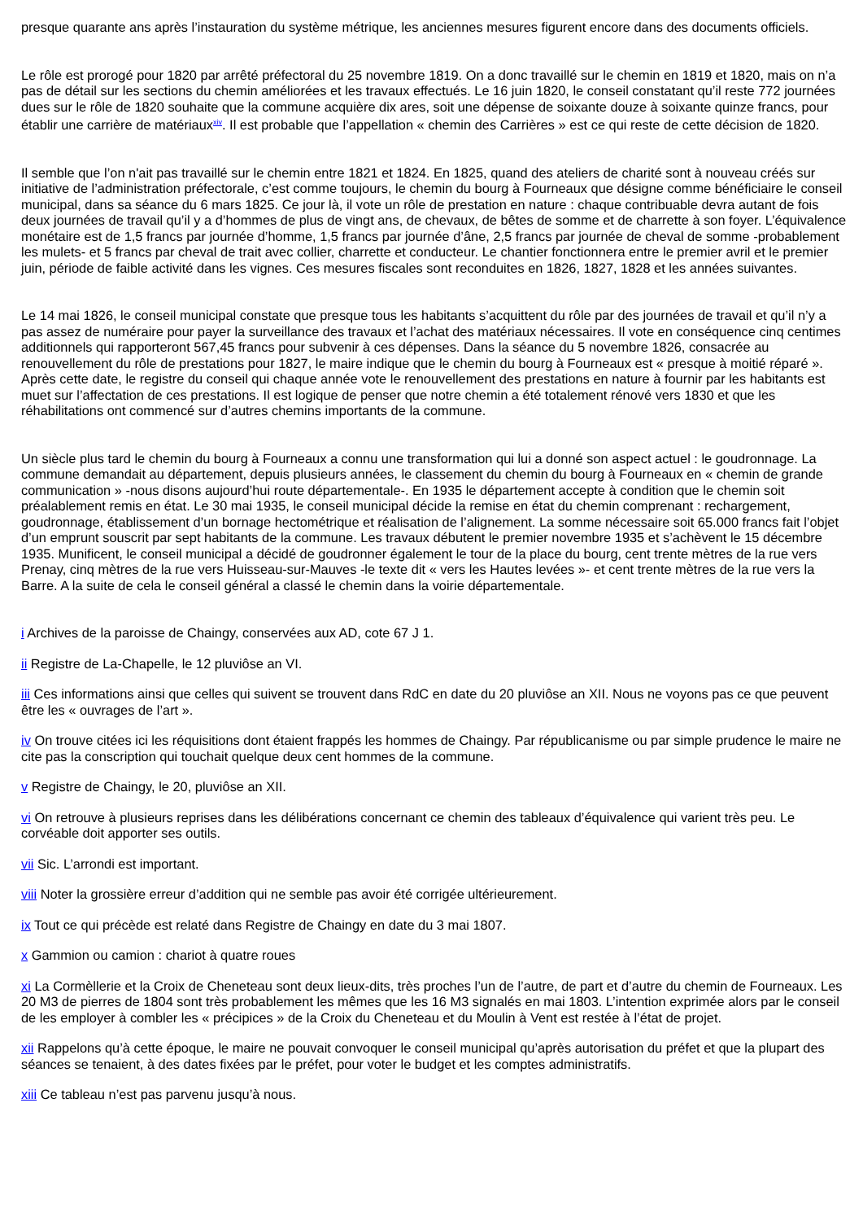presque quarante ans après l’instauration du système métrique, les anciennes mesures figurent encore dans des documents officiels.
Le rôle est prorogé pour 1820 par arrêté préfectoral du 25 novembre 1819. On a donc travaillé sur le chemin en 1819 et 1820, mais on n’a pas de détail sur les sections du chemin améliorées et les travaux effectués. Le 16 juin 1820, le conseil constatant qu’il reste 772 journées dues sur le rôle de 1820 souhaite que la commune acquière dix ares, soit une dépense de soixante douze à soixante quinze francs, pour établir une carrière de matériaux<sup>xiv</sup>. Il est probable que l’appellation « chemin des Carrières » est ce qui reste de cette décision de 1820.
Il semble que l’on n'ait pas travaillé sur le chemin entre 1821 et 1824. En 1825, quand des ateliers de charité sont à nouveau créés sur initiative de l’administration préfectorale, c’est comme toujours, le chemin du bourg à Fourneaux que désigne comme bénéficiaire le conseil municipal, dans sa séance du 6 mars 1825. Ce jour là, il vote un rôle de prestation en nature : chaque contribuable devra autant de fois deux journées de travail qu’il y a d’hommes de plus de vingt ans, de chevaux, de bêtes de somme et de charrette à son foyer. L’équivalence monétaire est de 1,5 francs par journée d’homme, 1,5 francs par journée d’âne, 2,5 francs par journée de cheval de somme -probablement les mulets- et 5 francs par cheval de trait avec collier, charrette et conducteur. Le chantier fonctionnera entre le premier avril et le premier juin, période de faible activité dans les vignes. Ces mesures fiscales sont reconduites en 1826, 1827, 1828 et les années suivantes.
Le 14 mai 1826, le conseil municipal constate que presque tous les habitants s’acquittent du rôle par des journées de travail et qu’il n’y a pas assez de numéraire pour payer la surveillance des travaux et l’achat des matériaux nécessaires. Il vote en conséquence cinq centimes additionnels qui rapporteront 567,45 francs pour subvenir à ces dépenses. Dans la séance du 5 novembre 1826, consacrée au renouvellement du rôle de prestations pour 1827, le maire indique que le chemin du bourg à Fourneaux est « presque à moitié réparé ». Après cette date, le registre du conseil qui chaque année vote le renouvellement des prestations en nature à fournir par les habitants est muet sur l’affectation de ces prestations. Il est logique de penser que notre chemin a été totalement rénové vers 1830 et que les réhabilitations ont commencé sur d’autres chemins importants de la commune.
Un siècle plus tard le chemin du bourg à Fourneaux a connu une transformation qui lui a donné son aspect actuel : le goudronnage. La commune demandait au département, depuis plusieurs années, le classement du chemin du bourg à Fourneaux en « chemin de grande communication » -nous disons aujourd’hui route départementale-. En 1935 le département accepte à condition que le chemin soit préalablement remis en état. Le 30 mai 1935, le conseil municipal décide la remise en état du chemin comprenant : rechargement, goudronnage, établissement d’un bornage hectométrique et réalisation de l’alignement. La somme nécessaire soit 65.000 francs fait l’objet d’un emprunt souscrit par sept habitants de la commune. Les travaux débutent le premier novembre 1935 et s’achèvent le 15 décembre 1935. Munificent, le conseil municipal a décidé de goudronner également le tour de la place du bourg, cent trente mètres de la rue vers Prenay, cinq mètres de la rue vers Huisseau-sur-Mauves -le texte dit « vers les Hautes levées »- et cent trente mètres de la rue vers la Barre. A la suite de cela le conseil général a classé le chemin dans la voirie départementale.
i Archives de la paroisse de Chaingy, conservées aux AD, cote 67 J 1.
ii Registre de La-Chapelle, le 12 pluviôse an VI.
iii Ces informations ainsi que celles qui suivent se trouvent dans RdC en date du 20 pluviôse an XII. Nous ne voyons pas ce que peuvent être les « ouvrages de l’art ».
iv On trouve citées ici les réquisitions dont étaient frappés les hommes de Chaingy. Par républicanisme ou par simple prudence le maire ne cite pas la conscription qui touchait quelque deux cent hommes de la commune.
v Registre de Chaingy, le 20, pluviôse an XII.
vi On retrouve à plusieurs reprises dans les délibérations concernant ce chemin des tableaux d’équivalence qui varient très peu. Le corvéable doit apporter ses outils.
vii Sic. L’arrondi est important.
viii Noter la grossière erreur d’addition qui ne semble pas avoir été corrigée ultérieurement.
ix Tout ce qui précède est relaté dans Registre de Chaingy en date du 3 mai 1807.
x Gammion ou camion : chariot à quatre roues
xi La Cormèllerie et la Croix de Cheneteau sont deux lieux-dits, très proches l’un de l’autre, de part et d’autre du chemin de Fourneaux. Les 20 M3 de pierres de 1804 sont très probablement les mêmes que les 16 M3 signalés en mai 1803. L’intention exprimée alors par le conseil de les employer à combler les « précipices » de la Croix du Cheneteau et du Moulin à Vent est restée à l’état de projet.
xii Rappelons qu’à cette époque, le maire ne pouvait convoquer le conseil municipal qu’après autorisation du préfet et que la plupart des séances se tenaient, à des dates fixées par le préfet, pour voter le budget et les comptes administratifs.
xiii Ce tableau n’est pas parvenu jusqu’à nous.